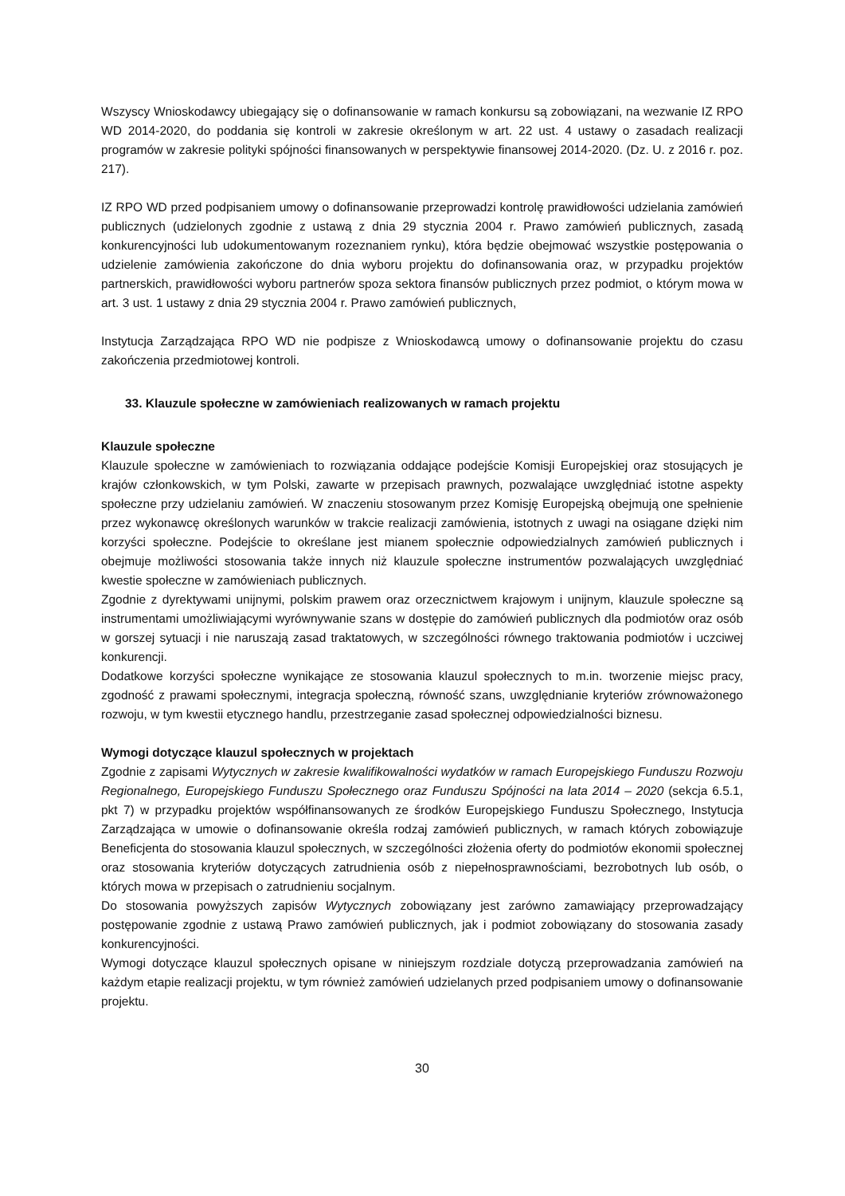Wszyscy Wnioskodawcy ubiegający się o dofinansowanie w ramach konkursu są zobowiązani, na wezwanie IZ RPO WD 2014-2020, do poddania się kontroli w zakresie określonym w art. 22 ust. 4 ustawy o zasadach realizacji programów w zakresie polityki spójności finansowanych w perspektywie finansowej 2014-2020. (Dz. U. z 2016 r. poz. 217).
IZ RPO WD przed podpisaniem umowy o dofinansowanie przeprowadzi kontrolę prawidłowości udzielania zamówień publicznych (udzielonych zgodnie z ustawą z dnia 29 stycznia 2004 r. Prawo zamówień publicznych, zasadą konkurencyjności lub udokumentowanym rozeznaniem rynku), która będzie obejmować wszystkie postępowania o udzielenie zamówienia zakończone do dnia wyboru projektu do dofinansowania oraz, w przypadku projektów partnerskich, prawidłowości wyboru partnerów spoza sektora finansów publicznych przez podmiot, o którym mowa w art. 3 ust. 1 ustawy z dnia 29 stycznia 2004 r. Prawo zamówień publicznych,
Instytucja Zarządzająca RPO WD nie podpisze z Wnioskodawcą umowy o dofinansowanie projektu do czasu zakończenia przedmiotowej kontroli.
33. Klauzule społeczne w zamówieniach realizowanych w ramach projektu
Klauzule społeczne
Klauzule społeczne w zamówieniach to rozwiązania oddające podejście Komisji Europejskiej oraz stosujących je krajów członkowskich, w tym Polski, zawarte w przepisach prawnych, pozwalające uwzględniać istotne aspekty społeczne przy udzielaniu zamówień. W znaczeniu stosowanym przez Komisję Europejską obejmują one spełnienie przez wykonawcę określonych warunków w trakcie realizacji zamówienia, istotnych z uwagi na osiągane dzięki nim korzyści społeczne. Podejście to określane jest mianem społecznie odpowiedzialnych zamówień publicznych i obejmuje możliwości stosowania także innych niż klauzule społeczne instrumentów pozwalających uwzględniać kwestie społeczne w zamówieniach publicznych.
Zgodnie z dyrektywami unijnymi, polskim prawem oraz orzecznictwem krajowym i unijnym, klauzule społeczne są instrumentami umożliwiającymi wyrównywanie szans w dostępie do zamówień publicznych dla podmiotów oraz osób w gorszej sytuacji i nie naruszają zasad traktatowych, w szczególności równego traktowania podmiotów i uczciwej konkurencji.
Dodatkowe korzyści społeczne wynikające ze stosowania klauzul społecznych to m.in. tworzenie miejsc pracy, zgodność z prawami społecznymi, integracja społeczną, równość szans, uwzględnianie kryteriów zrównoważonego rozwoju, w tym kwestii etycznego handlu, przestrzeganie zasad społecznej odpowiedzialności biznesu.
Wymogi dotyczące klauzul społecznych w projektach
Zgodnie z zapisami Wytycznych w zakresie kwalifikowalności wydatków w ramach Europejskiego Funduszu Rozwoju Regionalnego, Europejskiego Funduszu Społecznego oraz Funduszu Spójności na lata 2014 – 2020 (sekcja 6.5.1, pkt 7) w przypadku projektów współfinansowanych ze środków Europejskiego Funduszu Społecznego, Instytucja Zarządzająca w umowie o dofinansowanie określa rodzaj zamówień publicznych, w ramach których zobowiązuje Beneficjenta do stosowania klauzul społecznych, w szczególności złożenia oferty do podmiotów ekonomii społecznej oraz stosowania kryteriów dotyczących zatrudnienia osób z niepełnosprawnościami, bezrobotnych lub osób, o których mowa w przepisach o zatrudnieniu socjalnym.
Do stosowania powyższych zapisów Wytycznych zobowiązany jest zarówno zamawiający przeprowadzający postępowanie zgodnie z ustawą Prawo zamówień publicznych, jak i podmiot zobowiązany do stosowania zasady konkurencyjności.
Wymogi dotyczące klauzul społecznych opisane w niniejszym rozdziale dotyczą przeprowadzania zamówień na każdym etapie realizacji projektu, w tym również zamówień udzielanych przed podpisaniem umowy o dofinansowanie projektu.
30